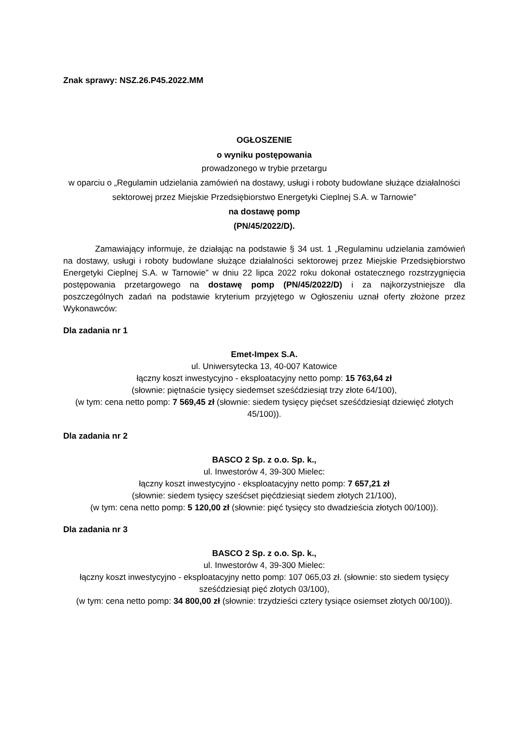Znak sprawy: NSZ.26.P45.2022.MM
OGŁOSZENIE
o wyniku postępowania
prowadzonego w trybie przetargu
w oparciu o „Regulamin udzielania zamówień na dostawy, usługi i roboty budowlane służące działalności sektorowej przez Miejskie Przedsiębiorstwo Energetyki Cieplnej S.A. w Tarnowie”
na dostawę pomp
(PN/45/2022/D).
Zamawiający informuje, że działając na podstawie § 34 ust. 1 „Regulaminu udzielania zamówień na dostawy, usługi i roboty budowlane służące działalności sektorowej przez Miejskie Przedsiębiorstwo Energetyki Cieplnej S.A. w Tarnowie” w dniu 22 lipca 2022 roku dokonał ostatecznego rozstrzygnięcia postępowania przetargowego na dostawę pomp (PN/45/2022/D) i za najkorzystniejsze dla poszczególnych zadań na podstawie kryterium przyjętego w Ogłoszeniu uznał oferty złożone przez Wykonawców:
Dla zadania nr 1
Emet-Impex S.A.
ul. Uniwersytecka 13, 40-007 Katowice
łączny koszt inwestycyjno - eksploatacyjny netto pomp: 15 763,64 zł
(słownie: piętnaście tysięcy siedemset sześćdziesiąt trzy złote 64/100),
(w tym: cena netto pomp: 7 569,45 zł (słownie: siedem tysięcy pięćset sześćdziesiąt dziewięć złotych 45/100)).
Dla zadania nr 2
BASCO 2 Sp. z o.o. Sp. k.,
ul. Inwestorów 4, 39-300 Mielec:
łączny koszt inwestycyjno - eksploatacyjny netto pomp: 7 657,21 zł
(słownie: siedem tysięcy sześćset pięćdziesiąt siedem złotych 21/100),
(w tym: cena netto pomp: 5 120,00 zł (słownie: pięć tysięcy sto dwadzieścia złotych 00/100)).
Dla zadania nr 3
BASCO 2 Sp. z o.o. Sp. k.,
ul. Inwestorów 4, 39-300 Mielec:
łączny koszt inwestycyjno - eksploatacyjny netto pomp: 107 065,03 zł. (słownie: sto siedem tysięcy sześćdziesiąt pięć złotych 03/100),
(w tym: cena netto pomp: 34 800,00 zł (słownie: trzydzieści cztery tysiące osiemset złotych 00/100)).